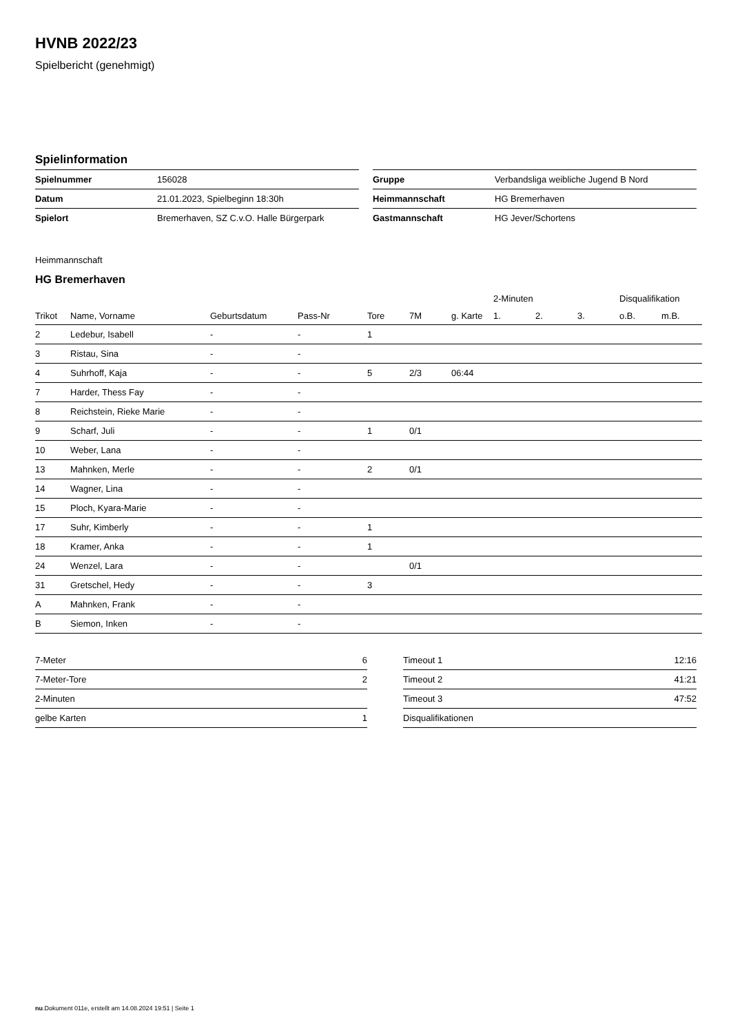HVNB 2022/23
Spielbericht (genehmigt)
Spielinformation
| Spielnummer | 156028 |
| Datum | 21.01.2023, Spielbeginn 18:30h |
| Spielort | Bremerhaven, SZ C.v.O. Halle Bürgerpark |
| Gruppe | Verbandsliga weibliche Jugend B Nord |
| Heimmannschaft | HG Bremerhaven |
| Gastmannschaft | HG Jever/Schortens |
Heimmannschaft
HG Bremerhaven
| | | | | | | | 2-Minuten | | | Disqualifikation | |
| --- | --- | --- | --- | --- | --- | --- | --- | --- | --- | --- | --- |
| Trikot | Name, Vorname | Geburtsdatum | Pass-Nr | Tore | 7M | g. Karte | 1. | 2. | 3. | o.B. | m.B. |
| 2 | Ledebur, Isabell | - | - | 1 | | | | | | | |
| 3 | Ristau, Sina | - | - | | | | | | | | |
| 4 | Suhrhoff, Kaja | - | - | 5 | 2/3 | 06:44 | | | | | |
| 7 | Harder, Thess Fay | - | - | | | | | | | | |
| 8 | Reichstein, Rieke Marie | - | - | | | | | | | | |
| 9 | Scharf, Juli | - | - | 1 | 0/1 | | | | | | |
| 10 | Weber, Lana | - | - | | | | | | | | |
| 13 | Mahnken, Merle | - | - | 2 | 0/1 | | | | | | |
| 14 | Wagner, Lina | - | - | | | | | | | | |
| 15 | Ploch, Kyara-Marie | - | - | | | | | | | | |
| 17 | Suhr, Kimberly | - | - | 1 | | | | | | | |
| 18 | Kramer, Anka | - | - | 1 | | | | | | | |
| 24 | Wenzel, Lara | - | - | | 0/1 | | | | | | |
| 31 | Gretschel, Hedy | - | - | 3 | | | | | | | |
| A | Mahnken, Frank | - | - | | | | | | | | |
| B | Siemon, Inken | - | - | | | | | | | | |
| 7-Meter | 6 |
| 7-Meter-Tore | 2 |
| 2-Minuten | |
| gelbe Karten | 1 |
| Timeout 1 | 12:16 |
| Timeout 2 | 41:21 |
| Timeout 3 | 47:52 |
| Disqualifikationen | |
nu.Dokument 011e, erstellt am 14.08.2024 19:51 | Seite 1